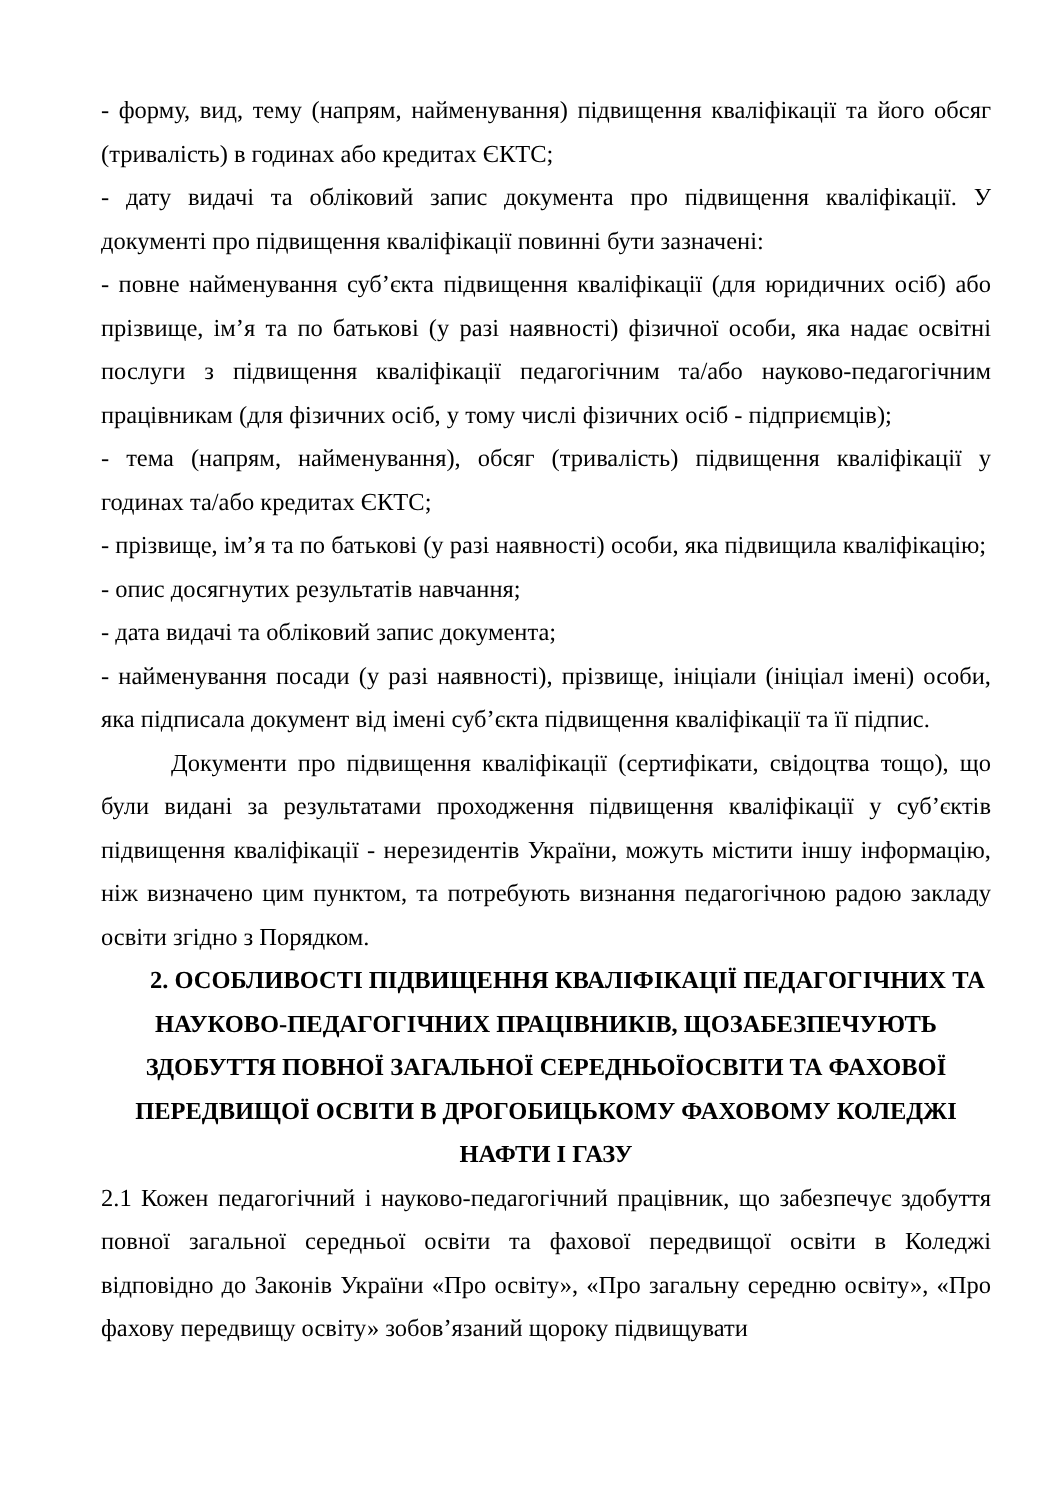- форму, вид, тему (напрям, найменування) підвищення кваліфікації та його обсяг (тривалість) в годинах або кредитах ЄКТС;
- дату видачі та обліковий запис документа про підвищення кваліфікації. У документі про підвищення кваліфікації повинні бути зазначені:
- повне найменування суб’єкта підвищення кваліфікації (для юридичних осіб) або прізвище, ім’я та по батькові (у разі наявності) фізичної особи, яка надає освітні послуги з підвищення кваліфікації педагогічним та/або науково-педагогічним працівникам (для фізичних осіб, у тому числі фізичних осіб - підприємців);
- тема (напрям, найменування), обсяг (тривалість) підвищення кваліфікації у годинах та/або кредитах ЄКТС;
- прізвище, ім’я та по батькові (у разі наявності) особи, яка підвищила кваліфікацію;
- опис досягнутих результатів навчання;
- дата видачі та обліковий запис документа;
- найменування посади (у разі наявності), прізвище, ініціали (ініціал імені) особи, яка підписала документ від імені суб’єкта підвищення кваліфікації та її підпис.
Документи про підвищення кваліфікації (сертифікати, свідоцтва тощо), що були видані за результатами проходження підвищення кваліфікації у суб’єктів підвищення кваліфікації - нерезидентів України, можуть містити іншу інформацію, ніж визначено цим пунктом, та потребують визнання педагогічною радою закладу освіти згідно з Порядком.
2. ОСОБЛИВОСТІ ПІДВИЩЕННЯ КВАЛІФІКАЦІЇ ПЕДАГОГІЧНИХ ТА НАУКОВО-ПЕДАГОГІЧНИХ ПРАЦІВНИКІВ, ЩОЗАБЕЗПЕЧУЮТЬ ЗДОБУТТЯ ПОВНОЇ ЗАГАЛЬНОЇ СЕРЕДНЬОЇОСВІТИ ТА ФАХОВОЇ ПЕРЕДВИЩОЇ ОСВІТИ В ДРОГОБИЦЬКОМУ ФАХОВОМУ КОЛЕДЖІ НАФТИ І ГАЗУ
2.1 Кожен педагогічний і науково-педагогічний працівник, що забезпечує здобуття повної загальної середньої освіти та фахової передвищої освіти в Коледжі відповідно до Законів України «Про освіту», «Про загальну середню освіту», «Про фахову передвищу освіту» зобов’язаний щороку підвищувати